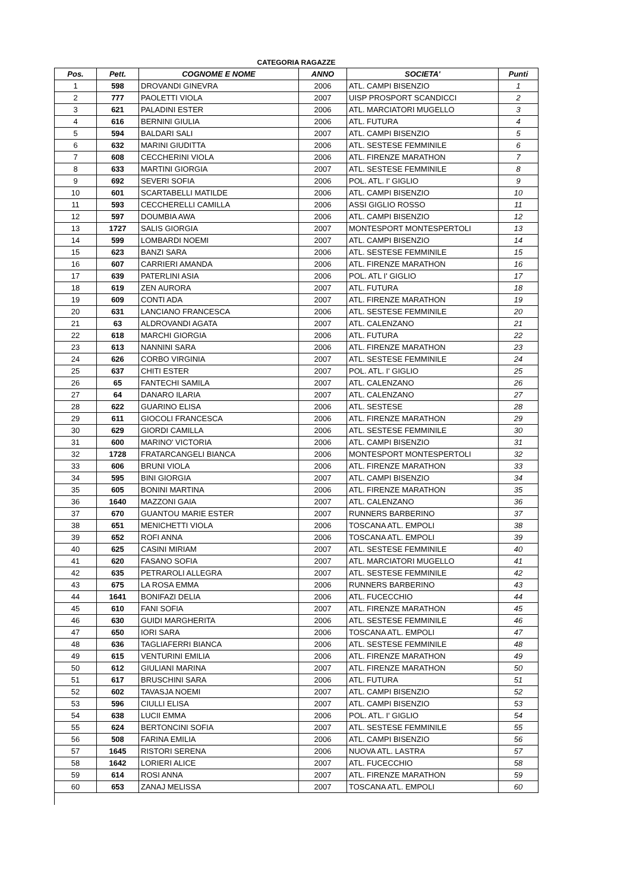CATEGORIA RAGAZZE
| Pos. | Pett. | COGNOME E NOME | ANNO | SOCIETA' | Punti |
| --- | --- | --- | --- | --- | --- |
| 1 | 598 | DROVANDI GINEVRA | 2006 | ATL. CAMPI BISENZIO | 1 |
| 2 | 777 | PAOLETTI VIOLA | 2007 | UISP PROSPORT SCANDICCI | 2 |
| 3 | 621 | PALADINI ESTER | 2006 | ATL. MARCIATORI MUGELLO | 3 |
| 4 | 616 | BERNINI GIULIA | 2006 | ATL. FUTURA | 4 |
| 5 | 594 | BALDARI SALI | 2007 | ATL. CAMPI BISENZIO | 5 |
| 6 | 632 | MARINI GIUDITTA | 2006 | ATL. SESTESE FEMMINILE | 6 |
| 7 | 608 | CECCHERINI VIOLA | 2006 | ATL. FIRENZE MARATHON | 7 |
| 8 | 633 | MARTINI GIORGIA | 2007 | ATL. SESTESE FEMMINILE | 8 |
| 9 | 692 | SEVERI SOFIA | 2006 | POL. ATL. I' GIGLIO | 9 |
| 10 | 601 | SCARTABELLI MATILDE | 2006 | ATL. CAMPI BISENZIO | 10 |
| 11 | 593 | CECCHERELLI CAMILLA | 2006 | ASSI GIGLIO ROSSO | 11 |
| 12 | 597 | DOUMBIA AWA | 2006 | ATL. CAMPI BISENZIO | 12 |
| 13 | 1727 | SALIS GIORGIA | 2007 | MONTESPORT MONTESPERTOLI | 13 |
| 14 | 599 | LOMBARDI NOEMI | 2007 | ATL. CAMPI BISENZIO | 14 |
| 15 | 623 | BANZI SARA | 2006 | ATL. SESTESE FEMMINILE | 15 |
| 16 | 607 | CARRIERI AMANDA | 2006 | ATL. FIRENZE MARATHON | 16 |
| 17 | 639 | PATERLINI ASIA | 2006 | POL. ATL I' GIGLIO | 17 |
| 18 | 619 | ZEN AURORA | 2007 | ATL. FUTURA | 18 |
| 19 | 609 | CONTI ADA | 2007 | ATL. FIRENZE MARATHON | 19 |
| 20 | 631 | LANCIANO FRANCESCA | 2006 | ATL. SESTESE FEMMINILE | 20 |
| 21 | 63 | ALDROVANDI AGATA | 2007 | ATL. CALENZANO | 21 |
| 22 | 618 | MARCHI GIORGIA | 2006 | ATL. FUTURA | 22 |
| 23 | 613 | NANNINI SARA | 2006 | ATL. FIRENZE MARATHON | 23 |
| 24 | 626 | CORBO VIRGINIA | 2007 | ATL. SESTESE FEMMINILE | 24 |
| 25 | 637 | CHITI ESTER | 2007 | POL. ATL. I' GIGLIO | 25 |
| 26 | 65 | FANTECHI SAMILA | 2007 | ATL. CALENZANO | 26 |
| 27 | 64 | DANARO ILARIA | 2007 | ATL. CALENZANO | 27 |
| 28 | 622 | GUARINO ELISA | 2006 | ATL. SESTESE | 28 |
| 29 | 611 | GIOCOLI FRANCESCA | 2006 | ATL. FIRENZE MARATHON | 29 |
| 30 | 629 | GIORDI CAMILLA | 2006 | ATL. SESTESE FEMMINILE | 30 |
| 31 | 600 | MARINO' VICTORIA | 2006 | ATL. CAMPI BISENZIO | 31 |
| 32 | 1728 | FRATARCANGELI BIANCA | 2006 | MONTESPORT MONTESPERTOLI | 32 |
| 33 | 606 | BRUNI VIOLA | 2006 | ATL. FIRENZE MARATHON | 33 |
| 34 | 595 | BINI GIORGIA | 2007 | ATL. CAMPI BISENZIO | 34 |
| 35 | 605 | BONINI MARTINA | 2006 | ATL. FIRENZE MARATHON | 35 |
| 36 | 1640 | MAZZONI GAIA | 2007 | ATL. CALENZANO | 36 |
| 37 | 670 | GUANTOU MARIE ESTER | 2007 | RUNNERS BARBERINO | 37 |
| 38 | 651 | MENICHETTI VIOLA | 2006 | TOSCANA ATL. EMPOLI | 38 |
| 39 | 652 | ROFI ANNA | 2006 | TOSCANA ATL. EMPOLI | 39 |
| 40 | 625 | CASINI MIRIAM | 2007 | ATL. SESTESE FEMMINILE | 40 |
| 41 | 620 | FASANO SOFIA | 2007 | ATL. MARCIATORI MUGELLO | 41 |
| 42 | 635 | PETRAROLI ALLEGRA | 2007 | ATL. SESTESE FEMMINILE | 42 |
| 43 | 675 | LA ROSA EMMA | 2006 | RUNNERS BARBERINO | 43 |
| 44 | 1641 | BONIFAZI DELIA | 2006 | ATL. FUCECCHIO | 44 |
| 45 | 610 | FANI SOFIA | 2007 | ATL. FIRENZE MARATHON | 45 |
| 46 | 630 | GUIDI MARGHERITA | 2006 | ATL. SESTESE FEMMINILE | 46 |
| 47 | 650 | IORI SARA | 2006 | TOSCANA ATL. EMPOLI | 47 |
| 48 | 636 | TAGLIAFERRI BIANCA | 2006 | ATL. SESTESE FEMMINILE | 48 |
| 49 | 615 | VENTURINI EMILIA | 2006 | ATL. FIRENZE MARATHON | 49 |
| 50 | 612 | GIULIANI MARINA | 2007 | ATL. FIRENZE MARATHON | 50 |
| 51 | 617 | BRUSCHINI SARA | 2006 | ATL. FUTURA | 51 |
| 52 | 602 | TAVASJA NOEMI | 2007 | ATL. CAMPI BISENZIO | 52 |
| 53 | 596 | CIULLI ELISA | 2007 | ATL. CAMPI BISENZIO | 53 |
| 54 | 638 | LUCII EMMA | 2006 | POL. ATL. I' GIGLIO | 54 |
| 55 | 624 | BERTONCINI SOFIA | 2007 | ATL. SESTESE FEMMINILE | 55 |
| 56 | 508 | FARINA EMILIA | 2006 | ATL. CAMPI BISENZIO | 56 |
| 57 | 1645 | RISTORI SERENA | 2006 | NUOVA ATL. LASTRA | 57 |
| 58 | 1642 | LORIERI ALICE | 2007 | ATL. FUCECCHIO | 58 |
| 59 | 614 | ROSI ANNA | 2007 | ATL. FIRENZE MARATHON | 59 |
| 60 | 653 | ZANAJ MELISSA | 2007 | TOSCANA ATL. EMPOLI | 60 |